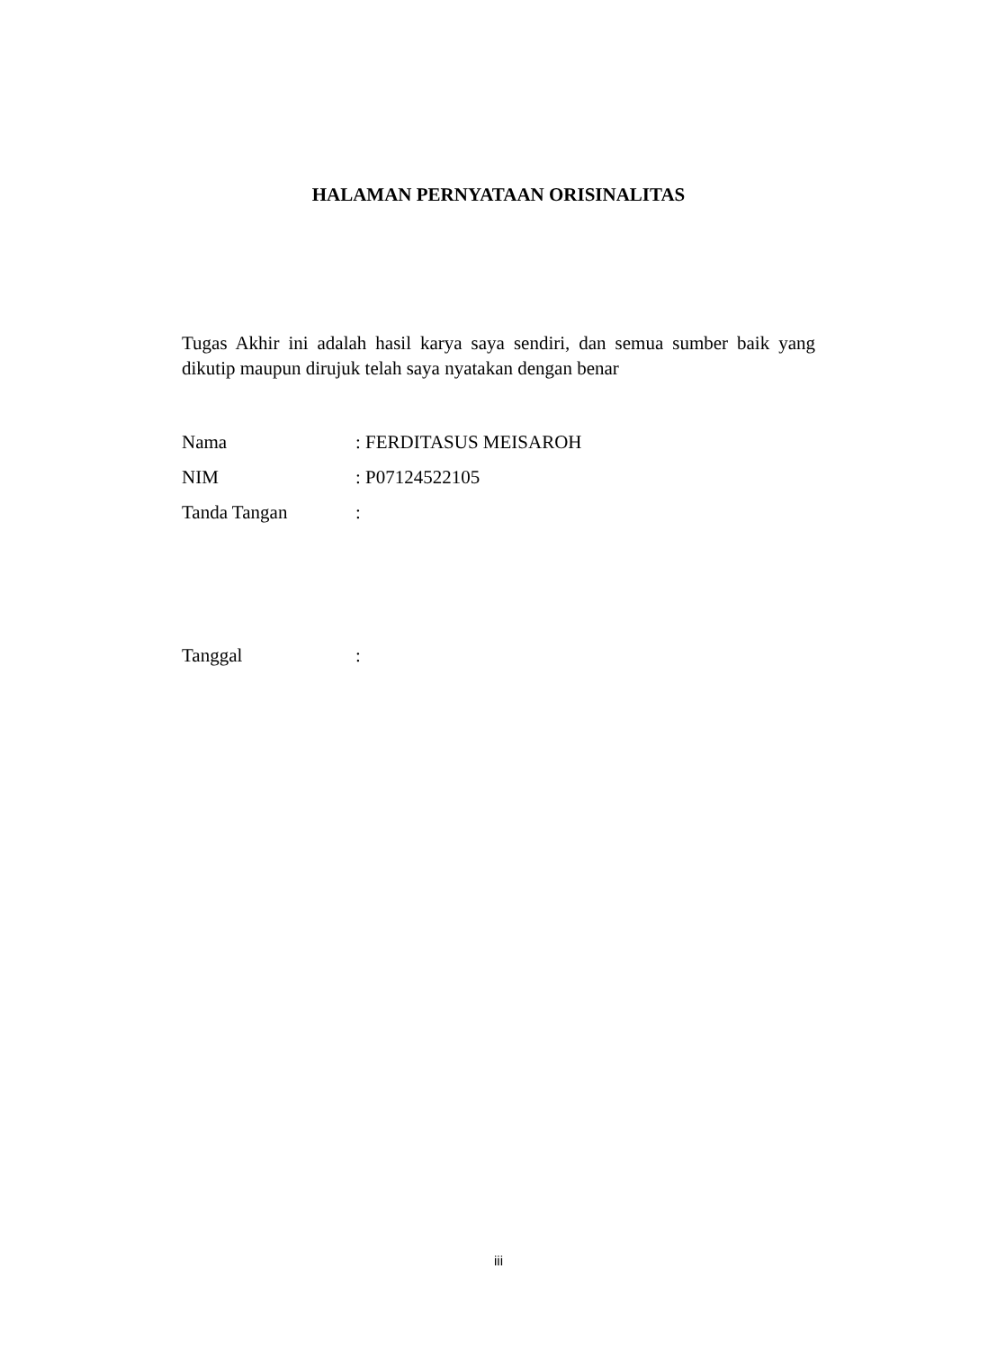HALAMAN PERNYATAAN ORISINALITAS
Tugas Akhir ini adalah hasil karya saya sendiri, dan semua sumber baik yang dikutip maupun dirujuk telah saya nyatakan dengan benar
Nama: FERDITASUS MEISAROH
NIM: P07124522105
Tanda Tangan:
Tanggal:
iii